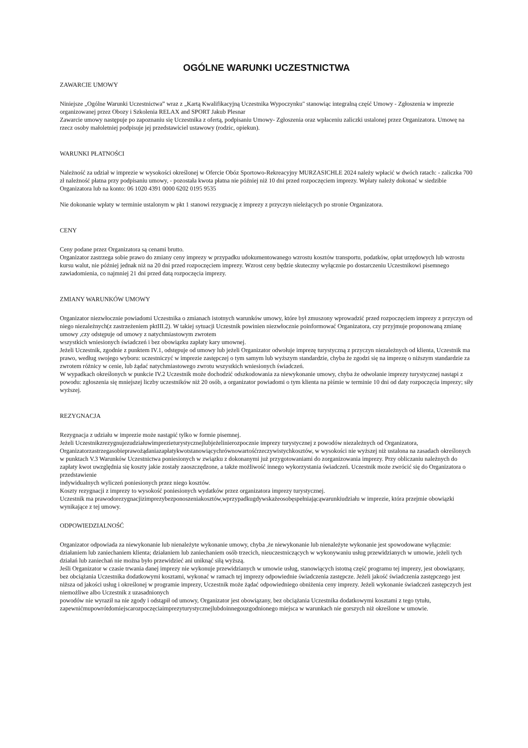OGÓLNE WARUNKI UCZESTNICTWA
ZAWARCIE UMOWY
Niniejsze „Ogólne Warunki Uczestnictwa” wraz z „Kartą Kwalifikacyjną Uczestnika Wypoczynku" stanowiąc integralną część Umowy - Zgłoszenia w imprezie organizowanej przez Obozy i Szkolenia RELAX and SPORT Jakub Plesnar
Zawarcie umowy następuje po zapoznaniu się Uczestnika z ofertą, podpisaniu Umowy- Zgłoszenia oraz wpłaceniu zaliczki ustalonej przez Organizatora. Umowę na rzecz osoby małoletniej podpisuje jej przedstawiciel ustawowy (rodzic, opiekun).
WARUNKI PŁATNOŚCI
Należność za udział w imprezie w wysokości określonej w Ofercie Obóz Sportowo-Rekreacyjny MURZASICHLE 2024 należy wpłacić w dwóch ratach: - zaliczka 700 zł należność płatna przy podpisaniu umowy, - pozostała kwota płatna nie później niż 10 dni przed rozpoczęciem imprezy. Wpłaty należy dokonać w siedzibie Organizatora lub na konto: 06 1020 4391 0000 6202 0195 9535
Nie dokonanie wpłaty w terminie ustalonym w pkt 1 stanowi rezygnację z imprezy z przyczyn nieleżących po stronie Organizatora.
CENY
Ceny podane przez Organizatora są cenami brutto.
Organizator zastrzega sobie prawo do zmiany ceny imprezy w przypadku udokumentowanego wzrostu kosztów transportu, podatków, opłat urzędowych lub wzrostu kursu walut, nie później jednak niż na 20 dni przed rozpoczęciem imprezy. Wzrost ceny będzie skuteczny wyłącznie po dostarczeniu Uczestnikowi pisemnego zawiadomienia, co najmniej 21 dni przed datą rozpoczęcia imprezy.
ZMIANY WARUNKÓW UMOWY
Organizator niezwłocznie powiadomi Uczestnika o zmianach istotnych warunków umowy, które był zmuszony wprowadzić przed rozpoczęciem imprezy z przyczyn od niego niezależnych(z zastrzeżeniem pktIII.2). W takiej sytuacji Uczestnik powinien niezwłocznie poinformować Organizatora, czy przyjmuje proponowaną zmianę umowy ,czy odstępuje od umowy z natychmiastowym zwrotem
wszystkich wniesionych świadczeń i bez obowiązku zapłaty kary umownej.
Jeżeli Uczestnik, zgodnie z punktem IV.1, odstępuje od umowy lub jeżeli Organizator odwołuje imprezę turystyczną z przyczyn niezależnych od klienta, Uczestnik ma prawo, według swojego wyboru: uczestniczyć w imprezie zastępczej o tym samym lub wyższym standardzie, chyba że zgodzi się na imprezę o niższym standardzie za zwrotem różnicy w cenie, lub żądać natychmiastowego zwrotu wszystkich wniesionych świadczeń.
W wypadkach określonych w punkcie IV.2 Uczestnik może dochodzić odszkodowania za niewykonanie umowy, chyba że odwołanie imprezy turystycznej nastąpi z powodu: zgłoszenia się mniejszej liczby uczestników niż 20 osób, a organizator powiadomi o tym klienta na piśmie w terminie 10 dni od daty rozpoczęcia imprezy; siły wyższej.
REZYGNACJA
Rezygnacja z udziału w imprezie może nastąpić tylko w formie pisemnej.
Jeżeli Uczestnikzrezygnujezudziałuwimprezieturystycznejlubjeżelinierozpocznie imprezy turystycznej z powodów niezależnych od Organizatora, Organizatorzastrzegasobieprawożądaniazapłatykwotstanowiącychrównowartośćrzeczywistychkosztów, w wysokości nie wyższej niż ustalona na zasadach określonych w punktach V.3 Warunków Uczestnictwa poniesionych w związku z dokonanymi już przygotowaniami do zorganizowania imprezy. Przy obliczaniu należnych do zapłaty kwot uwzględnia się koszty jakie zostały zaoszczędzone, a także możliwość innego wykorzystania świadczeń. Uczestnik może zwrócić się do Organizatora o przedstawienie
indywidualnych wyliczeń poniesionych przez niego kosztów.
Koszty rezygnacji z imprezy to wysokość poniesionych wydatków przez organizatora imprezy turystycznej.
Uczestnik ma prawodorezygnacjizimprezybezponoszeniakosztów,wprzypadkugdywskażeosobęspełniającąwarunkiudziału w imprezie, która przejmie obowiązki wynikające z tej umowy.
ODPOWIEDZIALNOŚĆ
Organizator odpowiada za niewykonanie lub nienależyte wykonanie umowy, chyba ,że niewykonanie lub nienależyte wykonanie jest spowodowane wyłącznie: działaniem lub zaniechaniem klienta; działaniem lub zaniechaniem osób trzecich, nieuczestniczących w wykonywaniu usług przewidzianych w umowie, jeżeli tych działań lub zaniechań nie można było przewidzieć ani uniknąć siłą wyższą.
Jeśli Organizator w czasie trwania danej imprezy nie wykonuje przewidzianych w umowie usług, stanowiących istotną część programu tej imprezy, jest obowiązany, bez obciążania Uczestnika dodatkowymi kosztami, wykonać w ramach tej imprezy odpowiednie świadczenia zastępcze. Jeżeli jakość świadczenia zastępczego jest niższa od jakości usług i określonej w programie imprezy, Uczestnik może żądać odpowiedniego obniżenia ceny imprezy. Jeżeli wykonanie świadczeń zastępczych jest niemożliwe albo Uczestnik z uzasadnionych
powodów nie wyraził na nie zgody i odstąpił od umowy, Organizator jest obowiązany, bez obciążania Uczestnika dodatkowymi kosztami z tego tytułu, zapewnićmupowrótdomiejscarozpoczęciaimprezyturystycznejlubdoinnegouzgodnionego miejsca w warunkach nie gorszych niż określone w umowie.